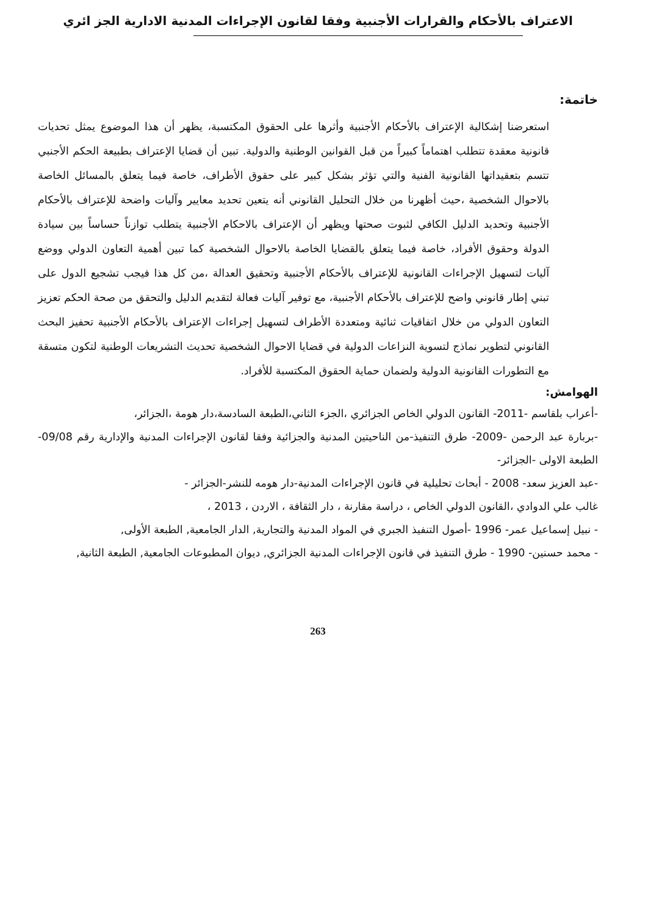الاعتراف بالأحكام والقرارات الأجنبية وفقا لقانون الإجراءات المدنية الادارية الجز ائري
خاتمة:
استعرضنا إشكالية الإعتراف بالأحكام الأجنبية وأثرها على الحقوق المكتسبة، يظهر أن هذا الموضوع يمثل تحديات قانونية معقدة تتطلب اهتماماً كبيراً من قبل القوانين الوطنية والدولية. تبين أن قضايا الإعتراف بطبيعة الحكم الأجنبي تتسم بتعقيداتها القانونية الفنية والتي تؤثر بشكل كبير على حقوق الأطراف، خاصة فيما يتعلق بالمسائل الخاصة بالاحوال الشخصية ،حيث أظهرنا من خلال التحليل القانوني أنه يتعين تحديد معايير وآليات واضحة للإعتراف بالأحكام الأجنبية وتحديد الدليل الكافي لثبوت صحتها ويظهر أن الإعتراف بالاحكام الأجنبية يتطلب توازناً حساساً بين سيادة الدولة وحقوق الأفراد، خاصة فيما يتعلق بالقضايا الخاصة بالاحوال الشخصية كما تبين أهمية التعاون الدولي ووضع آليات لتسهيل الإجراءات القانونية للإعتراف بالأحكام الأجنبية وتحقيق العدالة ،من كل هذا فيجب تشجيع الدول على تبني إطار قانوني واضح للإعتراف بالأحكام الأجنبية، مع توفير آليات فعالة لتقديم الدليل والتحقق من صحة الحكم تعزيز التعاون الدولي من خلال اتفاقيات ثنائية ومتعددة الأطراف لتسهيل إجراءات الإعتراف بالأحكام الأجنبية تحفيز البحث القانوني لتطوير نماذج لتسوية النزاعات الدولية في قضايا الاحوال الشخصية تحديث التشريعات الوطنية لتكون متسقة مع التطورات القانونية الدولية ولضمان حماية الحقوق المكتسبة للأفراد.
الهوامش:
-أعراب بلقاسم -2011- القانون الدولي الخاص الجزائري ،الجزء الثاني،الطبعة السادسة،دار هومة ،الجزائر،
-بربارة عبد الرحمن -2009- طرق التنفيذ-من الناحيتين المدنية والجزائية وفقا لقانون الإجراءات المدنية والإدارية رقم 09/08-الطبعة الاولى -الجزائر-
-عبد العزيز سعد- 2008 - أبحاث تحليلية في قانون الإجراءات المدنية-دار هومه للنشر-الجزائر -
غالب علي الدوادي ،القانون الدولي الخاص ، دراسة مقارنة ، دار الثقافة ، الاردن ، 2013 ،
- نبيل إسماعيل عمر- 1996 -أصول التنفيذ الجبري في المواد المدنية والتجارية, الدار الجامعية, الطبعة الأولى,
- محمد حسنين- 1990 - طرق التنفيذ في قانون الإجراءات المدنية الجزائري, ديوان المطبوعات الجامعية, الطبعة الثانية,
263